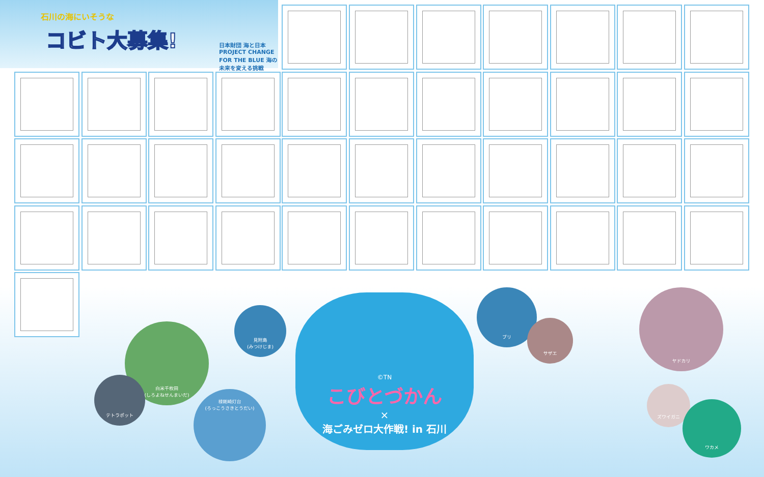石川の海にいそうな
コビト大募集!
日本財団 海と日本 PROJECT CHANGE FOR THE BLUE 海の未来を変える挑戦
©TN
こびとづかん
×
海ごみゼロ大作戦! in 石川
ブリ
サザエ
ヤドカリ
ズワイガニ
ワカメ
見附島
(みつけじま)
白米千枚田
(しろよねせんまいだ)
テトラポット
禄剛崎灯台
(ろっこうさきとうだい)